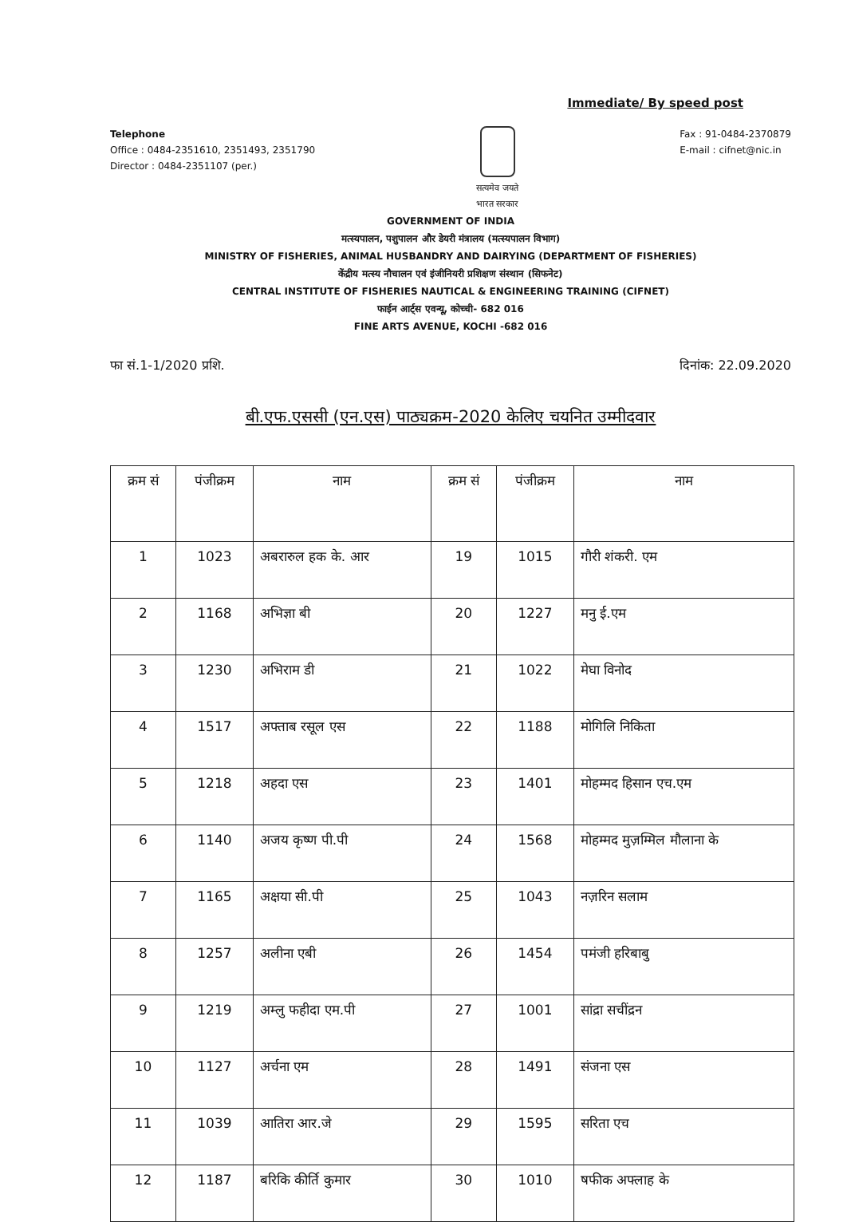Immediate/ By speed post
Telephone
Office : 0484-2351610, 2351493, 2351790
Director : 0484-2351107 (per.)
सत्यमेव जयते
भारत सरकार
Fax : 91-0484-2370879
E-mail : cifnet@nic.in
GOVERNMENT OF INDIA
मत्स्यपालन, पशुपालन और डेयरी मंत्रालय (मत्स्यपालन विभाग)
MINISTRY OF FISHERIES, ANIMAL HUSBANDRY AND DAIRYING (DEPARTMENT OF FISHERIES)
केंद्रीय मत्स्य नौचालन एवं इंजीनियरी प्रशिक्षण संस्थान (सिफनेट)
CENTRAL INSTITUTE OF FISHERIES NAUTICAL & ENGINEERING TRAINING (CIFNET)
फाईन आर्ट्स एवन्यू, कोच्ची- 682 016
FINE ARTS AVENUE, KOCHI -682 016
फा सं.1-1/2020 प्रशि. दिनांक: 22.09.2020
बी.एफ.एससी (एन.एस) पाठ्यक्रम-2020 केलिए चयनित उम्मीदवार
| क्रम सं | पंजीक्रम | नाम | क्रम सं | पंजीक्रम | नाम |
| --- | --- | --- | --- | --- | --- |
| 1 | 1023 | अबरारुल हक के. आर | 19 | 1015 | गौरी शंकरी. एम |
| 2 | 1168 | अभिज्ञा बी | 20 | 1227 | मनु ई.एम |
| 3 | 1230 | अभिराम डी | 21 | 1022 | मेघा विनोद |
| 4 | 1517 | अफ्ताब रसूल एस | 22 | 1188 | मोगिलि निकिता |
| 5 | 1218 | अहदा एस | 23 | 1401 | मोहम्मद हिसान एच.एम |
| 6 | 1140 | अजय कृष्ण पी.पी | 24 | 1568 | मोहम्मद मुज़म्मिल मौलाना के |
| 7 | 1165 | अक्षया सी.पी | 25 | 1043 | नज़रिन सलाम |
| 8 | 1257 | अलीना एबी | 26 | 1454 | पमंजी हरिबाबु |
| 9 | 1219 | अम्लु फहीदा एम.पी | 27 | 1001 | सांद्रा सचींद्रन |
| 10 | 1127 | अर्चना एम | 28 | 1491 | संजना एस |
| 11 | 1039 | आतिरा आर.जे | 29 | 1595 | सरिता एच |
| 12 | 1187 | बरिकि कीर्ति कुमार | 30 | 1010 | षफीक अफ्लाह के |